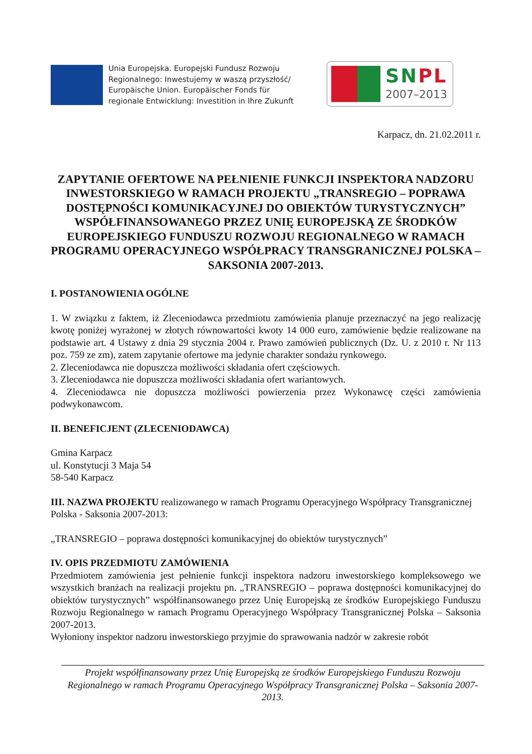Unia Europejska. Europejski Fundusz Rozwoju
Regionalnego: Inwestujemy w waszą przyszłość/
Europäische Union. Europäischer Fonds für
regionale Entwicklung: Investition in Ihre Zukunft
SNPL
2007–2013
Karpacz, dn. 21.02.2011 r.
ZAPYTANIE OFERTOWE NA PEŁNIENIE FUNKCJI INSPEKTORA NADZORU INWESTORSKIEGO W RAMACH PROJEKTU „TRANSREGIO – POPRAWA DOSTĘPNOŚCI KOMUNIKACYJNEJ DO OBIEKTÓW TURYSTYCZNYCH” WSPÓŁFINANSOWANEGO PRZEZ UNIĘ EUROPEJSKĄ ZE ŚRODKÓW EUROPEJSKIEGO FUNDUSZU ROZWOJU REGIONALNEGO W RAMACH PROGRAMU OPERACYJNEGO WSPÓŁPRACY TRANSGRANICZNEJ POLSKA – SAKSONIA 2007-2013.
I. POSTANOWIENIA OGÓLNE
1. W związku z faktem, iż Zleceniodawca przedmiotu zamówienia planuje przeznaczyć na jego realizację kwotę poniżej wyrażonej w złotych równowartości kwoty 14 000 euro, zamówienie będzie realizowane na podstawie art. 4 Ustawy z dnia 29 stycznia 2004 r. Prawo zamówień publicznych (Dz. U. z 2010 r. Nr 113 poz. 759 ze zm), zatem zapytanie ofertowe ma jedynie charakter sondażu rynkowego.
2. Zleceniodawca nie dopuszcza możliwości składania ofert częściowych.
3. Zleceniodawca nie dopuszcza możliwości składania ofert wariantowych.
4. Zleceniodawca nie dopuszcza możliwości powierzenia przez Wykonawcę części zamówienia podwykonawcom.
II. BENEFICJENT (ZLECENIODAWCA)
Gmina Karpacz
ul. Konstytucji 3 Maja 54
58-540 Karpacz
III. NAZWA PROJEKTU realizowanego w ramach Programu Operacyjnego Współpracy Transgranicznej Polska - Saksonia 2007-2013:
„TRANSREGIO – poprawa dostępności komunikacyjnej do obiektów turystycznych”
IV. OPIS PRZEDMIOTU ZAMÓWIENIA
Przedmiotem zamówienia jest pełnienie funkcji inspektora nadzoru inwestorskiego kompleksowego we wszystkich branżach na realizacji projektu pn. „TRANSREGIO – poprawa dostępności komunikacyjnej do obiektów turystycznych” współfinansowanego przez Unię Europejską ze środków Europejskiego Funduszu Rozwoju Regionalnego w ramach Programu Operacyjnego Współpracy Transgranicznej Polska – Saksonia 2007-2013.
Wyłoniony inspektor nadzoru inwestorskiego przyjmie do sprawowania nadzór w zakresie robót
Projekt współfinansowany przez Unię Europejską ze środków Europejskiego Funduszu Rozwoju Regionalnego w ramach Programu Operacyjnego Współpracy Transgranicznej Polska – Saksonia 2007-2013.